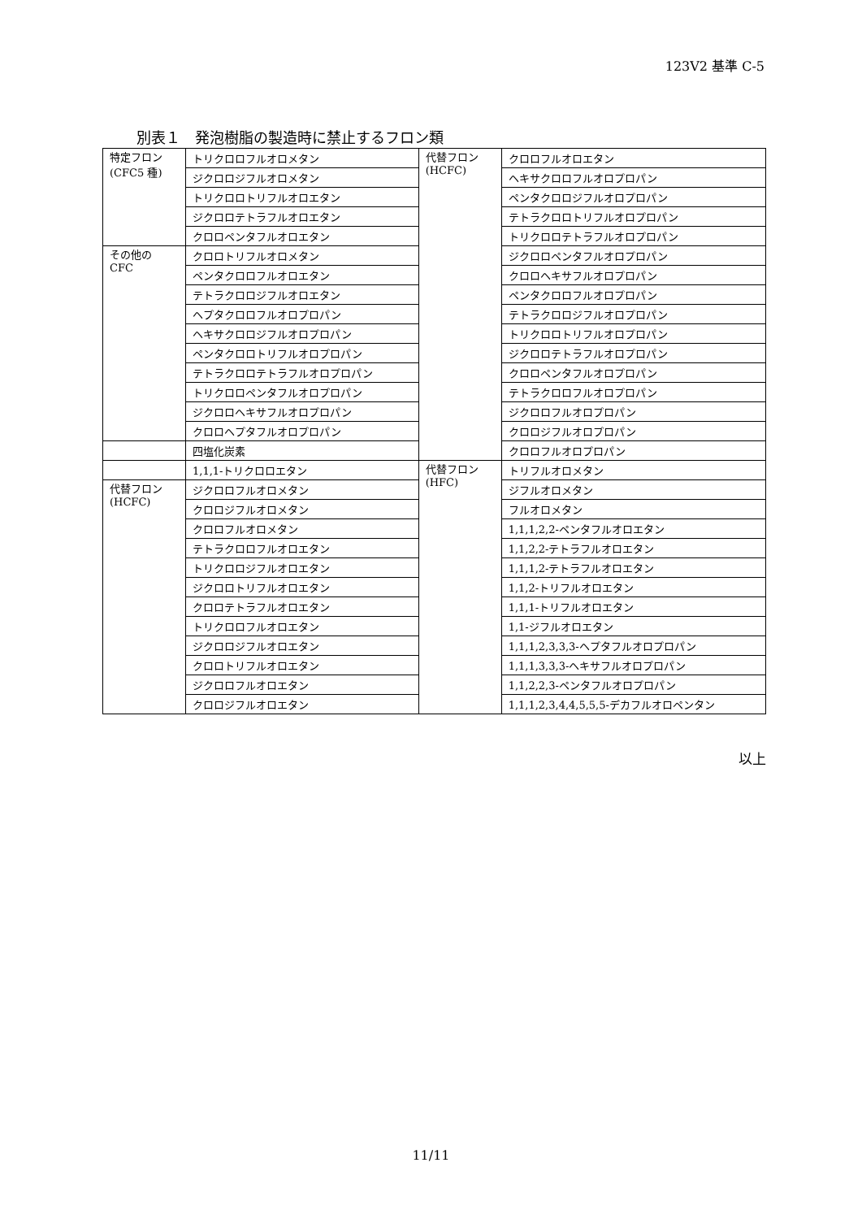123V2 基準 C-5
別表１　発泡樹脂の製造時に禁止するフロン類
| 特定フロン (CFC5 種) | トリクロロフルオロメタン | 代替フロン (HCFC) | クロロフルオロエタン |
| | ジクロロジフルオロメタン | | ヘキサクロロフルオロプロパン |
| | トリクロロトリフルオロエタン | | ペンタクロロジフルオロプロパン |
| | ジクロロテトラフルオロエタン | | テトラクロロトリフルオロプロパン |
| | クロロペンタフルオロエタン | | トリクロロテトラフルオロプロパン |
| その他の CFC | クロロトリフルオロメタン | | ジクロロペンタフルオロプロパン |
| | ペンタクロロフルオロエタン | | クロロヘキサフルオロプロパン |
| | テトラクロロジフルオロエタン | | ペンタクロロフルオロプロパン |
| | ヘプタクロロフルオロプロパン | | テトラクロロジフルオロプロパン |
| | ヘキサクロロジフルオロプロパン | | トリクロロトリフルオロプロパン |
| | ペンタクロロトリフルオロプロパン | | ジクロロテトラフルオロプロパン |
| | テトラクロロテトラフルオロプロパン | | クロロペンタフルオロプロパン |
| | トリクロロペンタフルオロプロパン | | テトラクロロフルオロプロパン |
| | ジクロロヘキサフルオロプロパン | | ジクロロフルオロプロパン |
| | クロロヘプタフルオロプロパン | | クロロジフルオロプロパン |
| | 四塩化炭素 | | クロロフルオロプロパン |
| | 1,1,1-トリクロロエタン | 代替フロン (HFC) | トリフルオロメタン |
| 代替フロン (HCFC) | ジクロロフルオロメタン | | ジフルオロメタン |
| | クロロジフルオロメタン | | フルオロメタン |
| | クロロフルオロメタン | | 1,1,1,2,2-ペンタフルオロエタン |
| | テトラクロロフルオロエタン | | 1,1,2,2-テトラフルオロエタン |
| | トリクロロジフルオロエタン | | 1,1,1,2-テトラフルオロエタン |
| | ジクロロトリフルオロエタン | | 1,1,2-トリフルオロエタン |
| | クロロテトラフルオロエタン | | 1,1,1-トリフルオロエタン |
| | トリクロロフルオロエタン | | 1,1-ジフルオロエタン |
| | ジクロロジフルオロエタン | | 1,1,1,2,3,3,3-ヘプタフルオロプロパン |
| | クロロトリフルオロエタン | | 1,1,1,3,3,3-ヘキサフルオロプロパン |
| | ジクロロフルオロエタン | | 1,1,2,2,3-ペンタフルオロプロパン |
| | クロロジフルオロエタン | | 1,1,1,2,3,4,4,5,5,5-デカフルオロペンタン |
以上
11/11